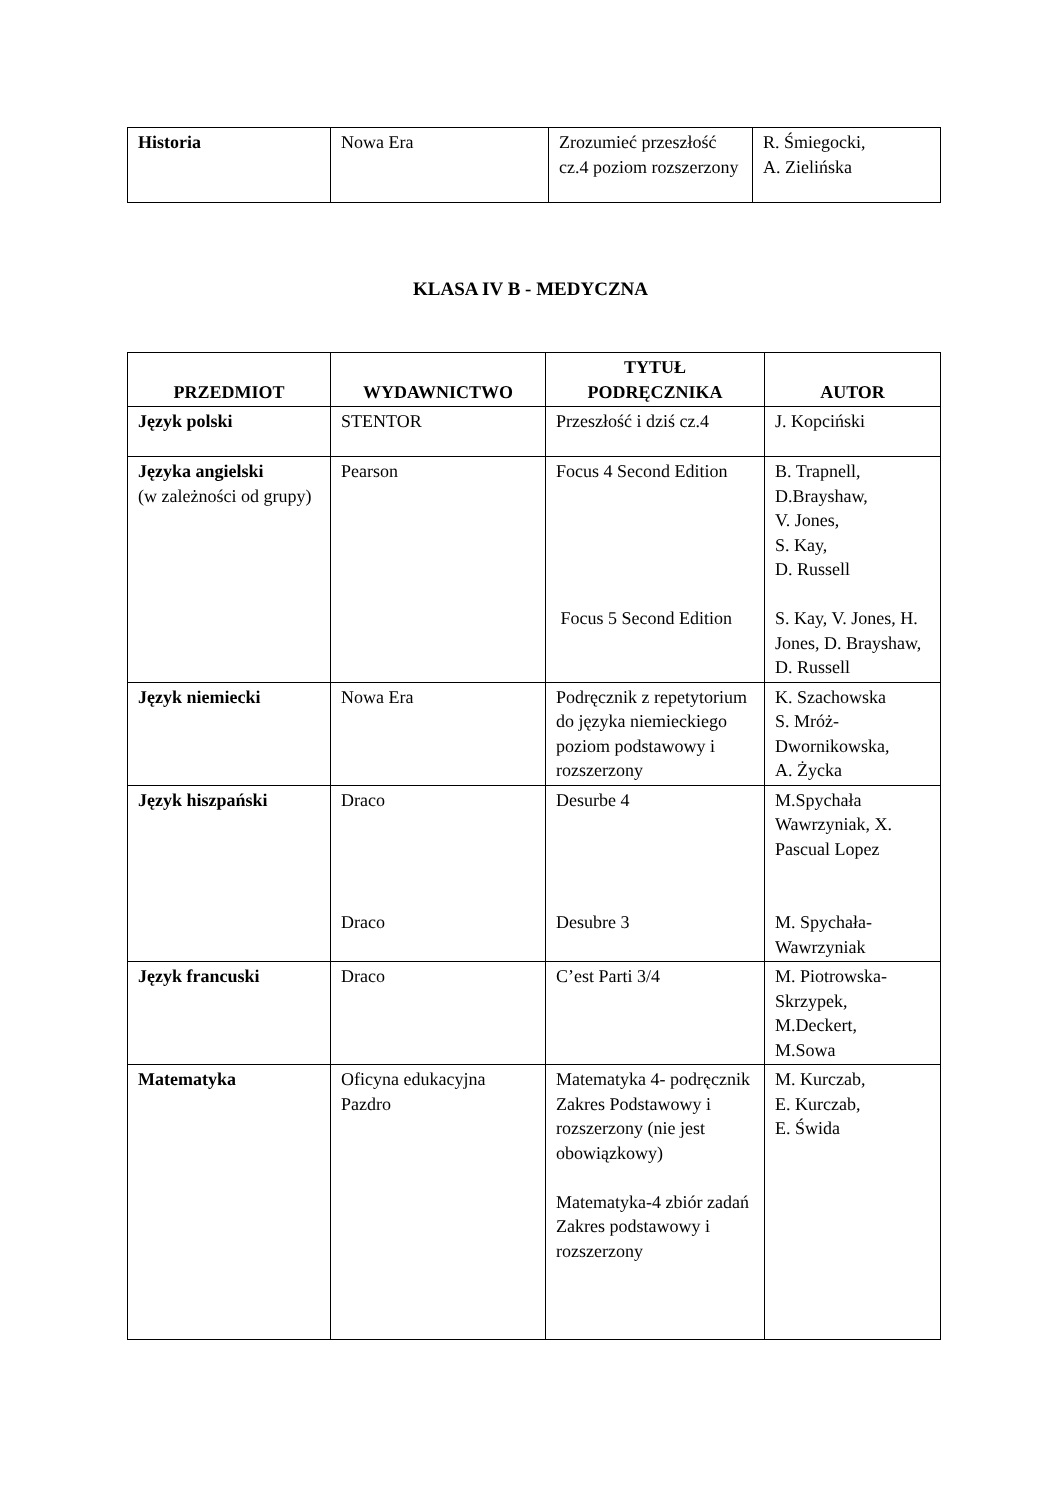| Historia | Nowa Era | Zrozumieć przeszłość cz.4 poziom rozszerzony | R. Śmiegocki, A. Zielińska |
KLASA IV B - MEDYCZNA
| PRZEDMIOT | WYDAWNICTWO | TYTUŁ PODRĘCZNIKA | AUTOR |
| --- | --- | --- | --- |
| Język polski | STENTOR | Przeszłość i dziś cz.4 | J. Kopciński |
| Języka angielski (w zależności od grupy) | Pearson | Focus 4 Second Edition Focus 5 Second Edition | B. Trapnell, D.Brayshaw, V. Jones, S. Kay, D. Russell S. Kay, V. Jones, H. Jones, D. Brayshaw, D. Russell |
| Język niemiecki | Nowa Era | Podręcznik z repetytorium do języka niemieckiego poziom podstawowy i rozszerzony | K. Szachowska S. Mróż-Dwornikowska, A. Życka |
| Język hiszpański | Draco Draco | Desurbe 4 Desubre 3 | M.Spychała Wawrzyniak, X. Pascual Lopez M. Spychała-Wawrzyniak |
| Język francuski | Draco | C’est Parti 3/4 | M. Piotrowska-Skrzypek, M.Deckert, M.Sowa |
| Matematyka | Oficyna edukacyjna Pazdro | Matematyka 4- podręcznik Zakres Podstawowy i rozszerzony (nie jest obowiązkowy) Matematyka-4 zbiór zadań Zakres podstawowy i rozszerzony | M. Kurczab, E. Kurczab, E. Świda |